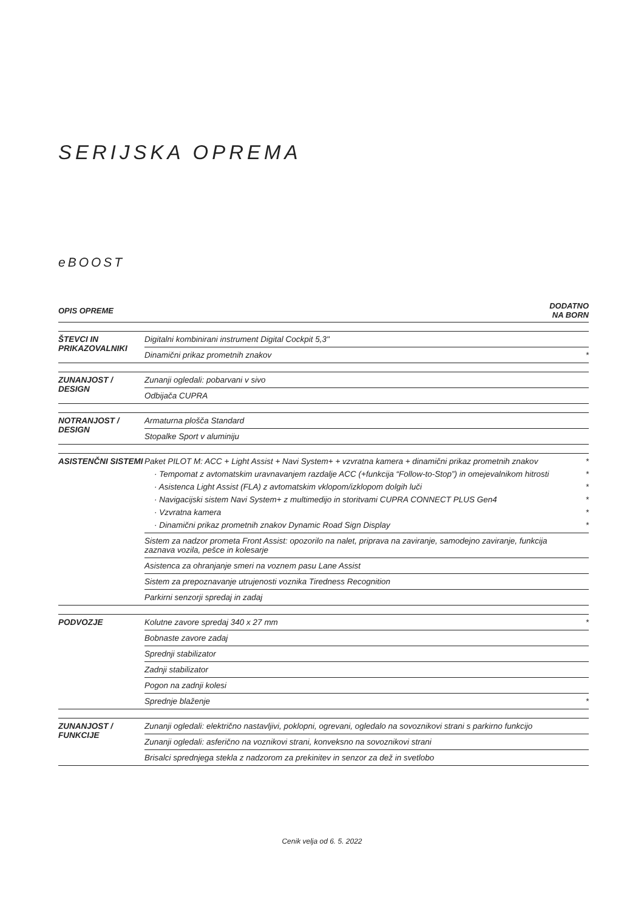SERIJSKA OPREMA
eBOOST
| OPIS OPREME | | DODATNO NA BORN |
| --- | --- | --- |
| ŠTEVCI IN PRIKAZOVALNIKI | Digitalni kombinirani instrument Digital Cockpit 5,3" | |
| | Dinamični prikaz prometnih znakov | * |
| ZUNANJOST / DESIGN | Zunanji ogledali: pobarvani v sivo | |
| | Odbijača CUPRA | |
| NOTRANJOST / DESIGN | Armaturna plošča Standard | |
| | Stopalke Sport v aluminiju | |
| ASISTENČNI SISTEMI | Paket PILOT M: ACC + Light Assist + Navi System+ + vzvratna kamera + dinamični prikaz prometnih znakov | * |
| | · Tempomat z avtomatskim uravnavanjem razdalje ACC (+funkcija “Follow-to-Stop”) in omejevalnikom hitrosti | * |
| | · Asistenca Light Assist (FLA) z avtomatskim vklopom/izklopom dolgih luči | * |
| | · Navigacijski sistem Navi System+ z multimedijo in storitvami CUPRA CONNECT PLUS Gen4 | * |
| | · Vzvratna kamera | * |
| | · Dinamični prikaz prometnih znakov Dynamic Road Sign Display | * |
| | Sistem za nadzor prometa Front Assist: opozorilo na nalet, priprava na zaviranje, samodejno zaviranje, funkcija zaznava vozila, pešce in kolesarje | |
| | Asistenca za ohranjanje smeri na voznem pasu Lane Assist | |
| | Sistem za prepoznavanje utrujenosti voznika Tiredness Recognition | |
| | Parkirni senzorji spredaj in zadaj | |
| PODVOZJE | Kolutne zavore spredaj 340 x 27 mm | * |
| | Bobnaste zavore zadaj | |
| | Sprednji stabilizator | |
| | Zadnji stabilizator | |
| | Pogon na zadnji kolesi | |
| | Sprednje blaženje | * |
| ZUNANJOST / FUNKCIJE | Zunanji ogledali: električno nastavljivi, poklopni, ogrevani, ogledalo na sovoznikovi strani s parkirno funkcijo | |
| | Zunanji ogledali: asferično na voznikovi strani, konveksno na sovoznikovi strani | |
| | Brisalci sprednjega stekla z nadzorom za prekinitev in senzor za dež in svetlobo | |
Cenik velja od 6. 5. 2022